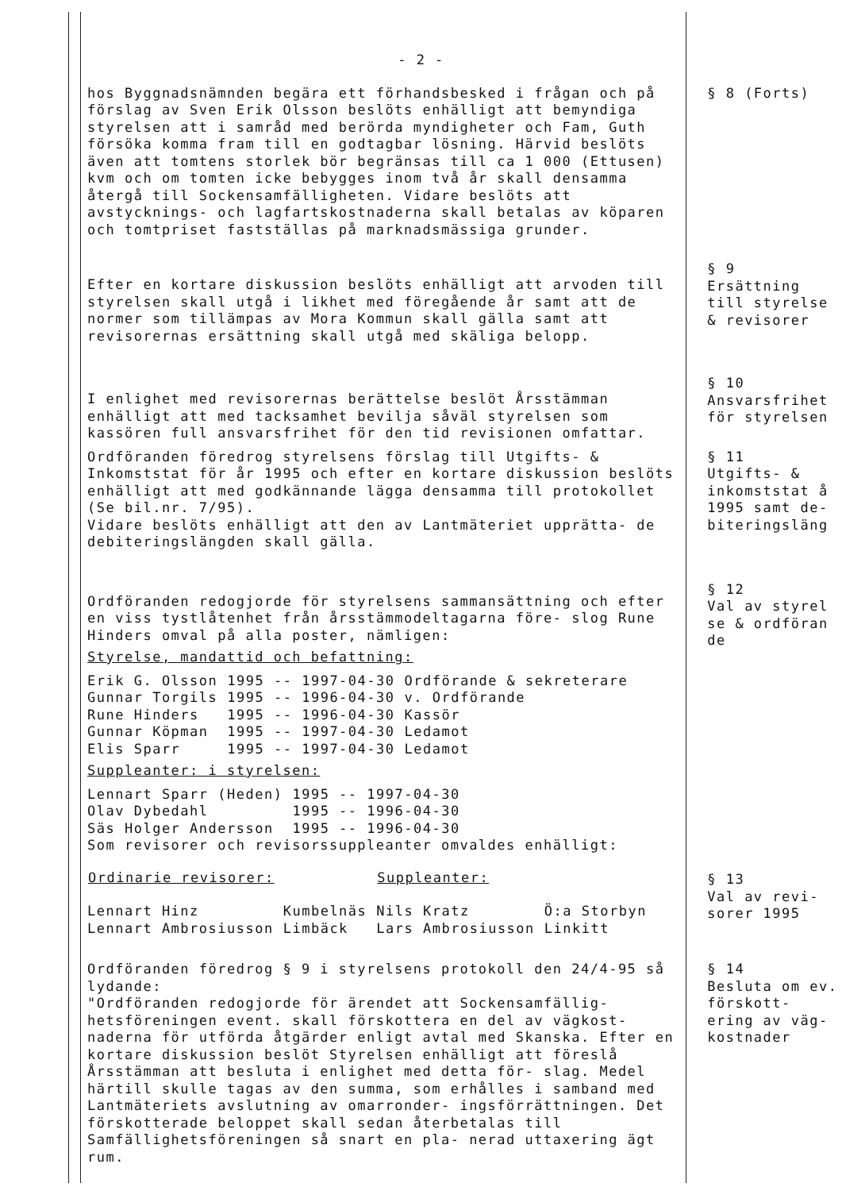- 2 -
hos Byggnadsnämnden begära ett förhandsbesked i frågan och på förslag av Sven Erik Olsson beslöts enhälligt att bemyndiga styrelsen att i samråd med berörda myndigheter och Fam, Guth försöka komma fram till en godtagbar lösning. Härvid beslöts även att tomtens storlek bör begränsas till ca 1 000 (Ettusen) kvm och om tomten icke bebygges inom två år skall densamma återgå till Sockensamfälligheten. Vidare beslöts att avstycknings- och lagfartskostnaderna skall betalas av köparen och tomtpriset fastställas på marknadsmässiga grunder.
§ 8 (Forts)
Efter en kortare diskussion beslöts enhälligt att arvoden till styrelsen skall utgå i likhet med föregående år samt att de normer som tillämpas av Mora Kommun skall gälla samt att revisorernas ersättning skall utgå med skäliga belopp.
§ 9
Ersättning till styrelse & revisorer
I enlighet med revisorernas berättelse beslöt Årsstämman enhälligt att med tacksamhet bevilja såväl styrelsen som kassören full ansvarsfrihet för den tid revisionen omfattar.
§ 10
Ansvarsfrihet för styrelsen
Ordföranden föredrog styrelsens förslag till Utgifts- & Inkomststat för år 1995 och efter en kortare diskussion beslöts enhälligt att med godkännande lägga densamma till protokollet (Se bil.nr. 7/95).
Vidare beslöts enhälligt att den av Lantmäteriet upprätta- de debiteringslängden skall gälla.
§ 11
Utgifts- & inkomststat å 1995 samt de- biteringsläng
Ordföranden redogjorde för styrelsens sammansättning och efter en viss tystlåtenhet från årsstämmodeltagarna före- slog Rune Hinders omval på alla poster, nämligen:
Styrelse, mandattid och befattning:
| Erik G. Olsson | 1995 -- 1997-04-30 | Ordförande & sekreterare |
| Gunnar Torgils | 1995 -- 1996-04-30 | v. Ordförande |
| Rune Hinders | 1995 -- 1996-04-30 | Kassör |
| Gunnar Köpman | 1995 -- 1997-04-30 | Ledamot |
| Elis Sparr | 1995 -- 1997-04-30 | Ledamot |
Suppleanter: i styrelsen:
| Lennart Sparr (Heden) | 1995 -- 1997-04-30 |
| Olav Dybedahl | 1995 -- 1996-04-30 |
| Säs Holger Andersson | 1995 -- 1996-04-30 |
Som revisorer och revisorssuppleanter omvaldes enhälligt:
| Ordinarie revisorer: | | Suppleanter: | |
| --- | --- | --- | --- |
| Lennart Hinz | Kumbelnäs | Nils Kratz | Ö:a Storbyn |
| Lennart Ambrosiusson | Limbäck | Lars Ambrosiusson | Linkitt |
§ 12
Val av styrel se & ordföran de
§ 13
Val av revi- sorer 1995
Ordföranden föredrog § 9 i styrelsens protokoll den 24/4-95 så lydande:
"Ordföranden redogjorde för ärendet att Sockensamfällig- hetsföreningen event. skall förskottera en del av vägkost- naderna för utförda åtgärder enligt avtal med Skanska. Efter en kortare diskussion beslöt Styrelsen enhälligt att föreslå Årsstämman att besluta i enlighet med detta för- slag. Medel härtill skulle tagas av den summa, som erhålles i samband med Lantmäteriets avslutning av omarronder- ingsförrättningen. Det förskotterade beloppet skall sedan återbetalas till Samfällighetsföreningen så snart en pla- nerad uttaxering ägt rum.
§ 14
Besluta om ev. förskott- ering av väg- kostnader